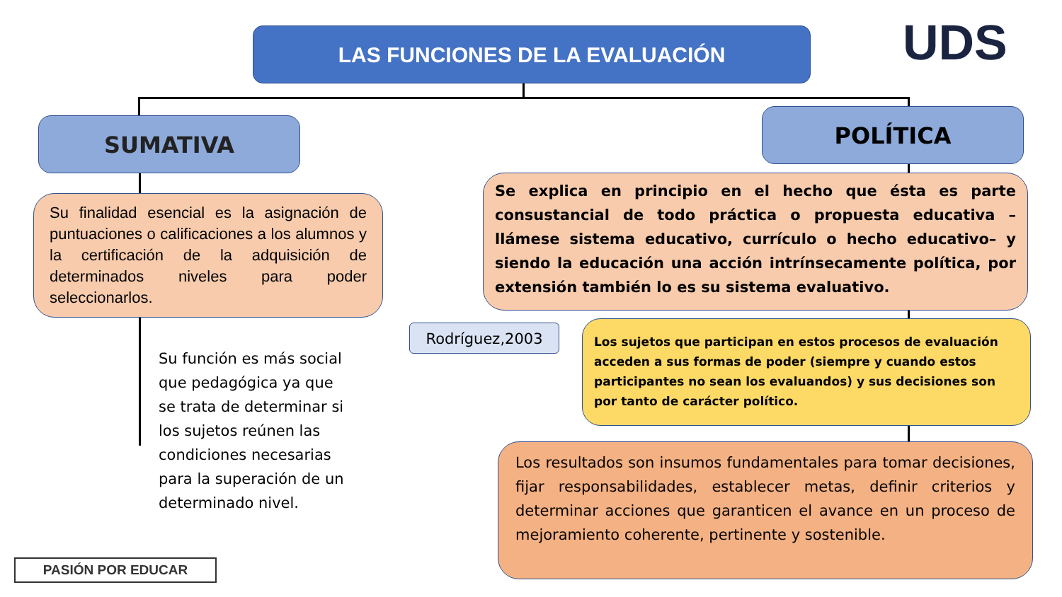LAS FUNCIONES DE LA EVALUACIÓN UDS
SUMATIVA POLÍTICA
Su finalidad esencial es la asignación de puntuaciones o calificaciones a los alumnos y la certificación de la adquisición de determinados niveles para poder seleccionarlos.
Su función es más social que pedagógica ya que se trata de determinar si los sujetos reúnen las condiciones necesarias para la superación de un determinado nivel.
Se explica en principio en el hecho que ésta es parte consustancial de todo práctica o propuesta educativa –llámese sistema educativo, currículo o hecho educativo– y siendo la educación una acción intrínsecamente política, por extensión también lo es su sistema evaluativo.
Rodríguez,2003
Los sujetos que participan en estos procesos de evaluación acceden a sus formas de poder (siempre y cuando estos participantes no sean los evaluandos) y sus decisiones son por tanto de carácter político.
Los resultados son insumos fundamentales para tomar decisiones, fijar responsabilidades, establecer metas, definir criterios y determinar acciones que garanticen el avance en un proceso de mejoramiento coherente, pertinente y sostenible.
PASIÓN POR EDUCAR